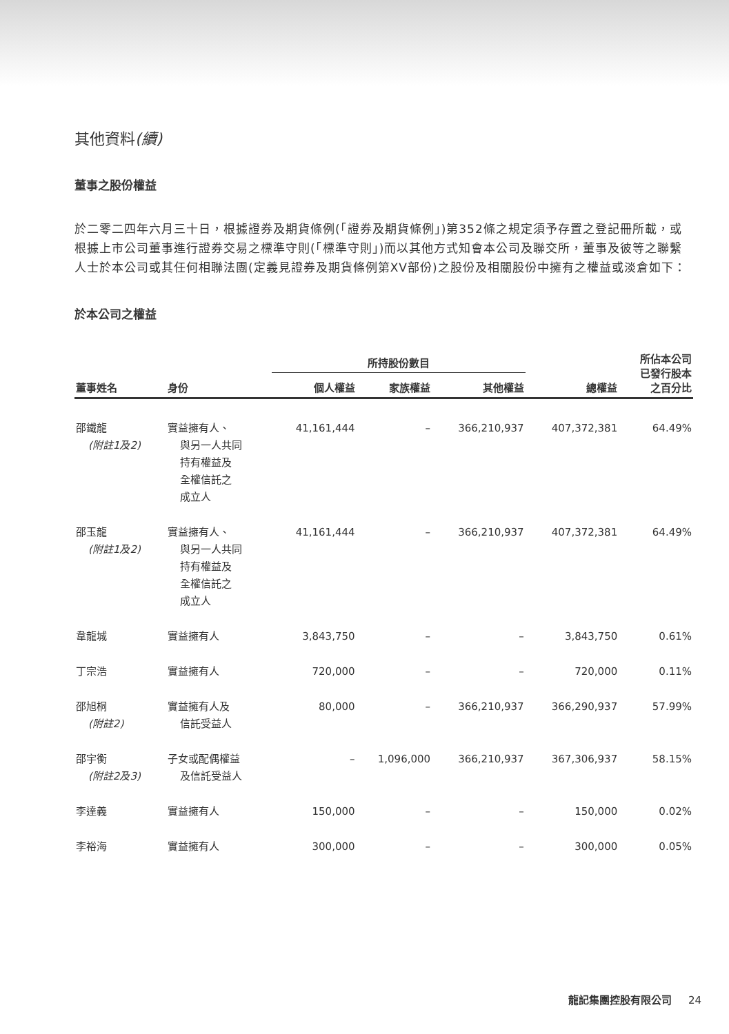其他資料(續)
董事之股份權益
於二零二四年六月三十日，根據證券及期貨條例(「證券及期貨條例」)第352條之規定須予存置之登記冊所載，或根據上市公司董事進行證券交易之標準守則(「標準守則」)而以其他方式知會本公司及聯交所，董事及彼等之聯繫人士於本公司或其任何相聯法團(定義見證券及期貨條例第XV部份)之股份及相關股份中擁有之權益或淡倉如下：
於本公司之權益
| | | 所持股份數目 | | | | 所佔本公司 已發行股本 之百分比 |
| --- | --- | --- | --- | --- | --- | --- |
| 董事姓名 | 身份 | 個人權益 | 家族權益 | 其他權益 | 總權益 | |
| 邵鐵龍 (附註1及2) | 實益擁有人、 與另一人共同 持有權益及 全權信託之 成立人 | 41,161,444 | – | 366,210,937 | 407,372,381 | 64.49% |
| 邵玉龍 (附註1及2) | 實益擁有人、 與另一人共同 持有權益及 全權信託之 成立人 | 41,161,444 | – | 366,210,937 | 407,372,381 | 64.49% |
| 韋龍城 | 實益擁有人 | 3,843,750 | – | – | 3,843,750 | 0.61% |
| 丁宗浩 | 實益擁有人 | 720,000 | – | – | 720,000 | 0.11% |
| 邵旭桐 (附註2) | 實益擁有人及 信託受益人 | 80,000 | – | 366,210,937 | 366,290,937 | 57.99% |
| 邵宇衡 (附註2及3) | 子女或配偶權益 及信託受益人 | – | 1,096,000 | 366,210,937 | 367,306,937 | 58.15% |
| 李達義 | 實益擁有人 | 150,000 | – | – | 150,000 | 0.02% |
| 李裕海 | 實益擁有人 | 300,000 | – | – | 300,000 | 0.05% |
龍記集團控股有限公司 24